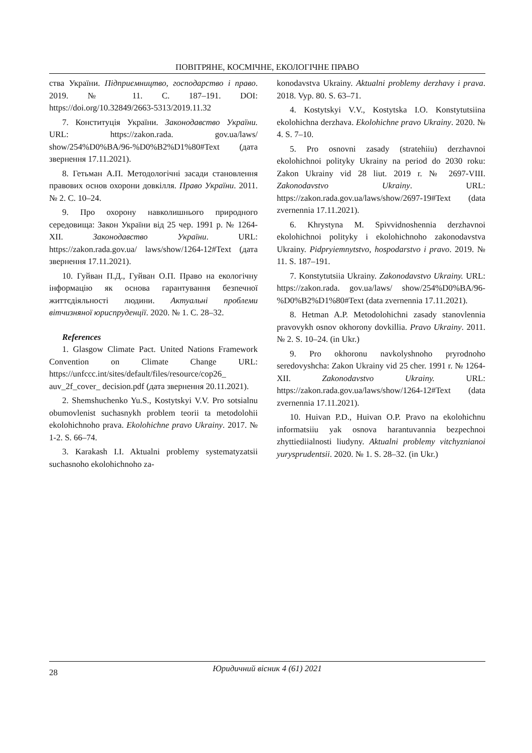ПОВІТРЯНЕ, КОСМІЧНЕ, ЕКОЛОГІЧНЕ ПРАВО
ства України. Підприємництво, господарство і право. 2019. № 11. С. 187–191. DOI: https://doi.org/10.32849/2663-5313/2019.11.32
7. Конституція України. Законодавство України. URL: https://zakon.rada. gov.ua/laws/ show/254%D0%BA/96-%D0%B2%D1%80#Text (дата звернення 17.11.2021).
8. Гетьман А.П. Методологічні засади становлення правових основ охорони довкілля. Право України. 2011. № 2. С. 10–24.
9. Про охорону навколишнього природного середовища: Закон України від 25 чер. 1991 р. № 1264-XII. Законодавство України. URL: https://zakon.rada.gov.ua/ laws/show/1264-12#Text (дата звернення 17.11.2021).
10. Гуйван П.Д., Гуйван О.П. Право на екологічну інформацію як основа гарантування безпечної життєдіяльності людини. Актуальні проблеми вітчизняної юриспруденції. 2020. № 1. С. 28–32.
References
1. Glasgow Climate Pact. United Nations Framework Convention on Climate Change URL: https://unfccc.int/sites/default/files/resource/cop26_ auv_2f_cover_ decision.pdf (дата звернення 20.11.2021).
2. Shemshuchenko Yu.S., Kostytskyi V.V. Pro sotsialnu obumovlenist suchasnykh problem teorii ta metodolohii ekolohichnoho prava. Ekolohichne pravo Ukrainy. 2017. № 1-2. S. 66–74.
3. Karakash I.I. Aktualni problemy systematyzatsii suchasnoho ekolohichnoho za-
konodavstva Ukrainy. Aktualni problemy derzhavy i prava. 2018. Vyp. 80. S. 63–71.
4. Kostytskyi V.V., Kostytska I.O. Konstytutsiina ekolohichna derzhava. Ekolohichne pravo Ukrainy. 2020. № 4. S. 7–10.
5. Pro osnovni zasady (stratehiiu) derzhavnoi ekolohichnoi polityky Ukrainy na period do 2030 roku: Zakon Ukrainy vid 28 liut. 2019 r. № 2697-VIII. Zakonodavstvo Ukrainy. URL: https://zakon.rada.gov.ua/laws/show/2697-19#Text (data zvernennia 17.11.2021).
6. Khrystyna M. Spivvidnoshennia derzhavnoi ekolohichnoi polityky i ekolohichnoho zakonodavstva Ukrainy. Pidpryiemnytstvo, hospodarstvo i pravo. 2019. № 11. S. 187–191.
7. Konstytutsiia Ukrainy. Zakonodavstvo Ukrainy. URL: https://zakon.rada. gov.ua/laws/ show/254%D0%BA/96-%D0%B2%D1%80#Text (data zvernennia 17.11.2021).
8. Hetman A.P. Metodolohichni zasady stanovlennia pravovykh osnov okhorony dovkillia. Pravo Ukrainy. 2011. № 2. S. 10–24. (in Ukr.)
9. Pro okhoronu navkolyshnoho pryrodnoho seredovyshcha: Zakon Ukrainy vid 25 cher. 1991 r. № 1264-XII. Zakonodavstvo Ukrainy. URL: https://zakon.rada.gov.ua/laws/show/1264-12#Text (data zvernennia 17.11.2021).
10. Huivan P.D., Huivan O.P. Pravo na ekolohichnu informatsiiu yak osnova harantuvannia bezpechnoi zhyttiediialnosti liudyny. Aktualni problemy vitchyznianoi yurysprudentsii. 2020. № 1. S. 28–32. (in Ukr.)
28
Юридичний вісник 4 (61) 2021